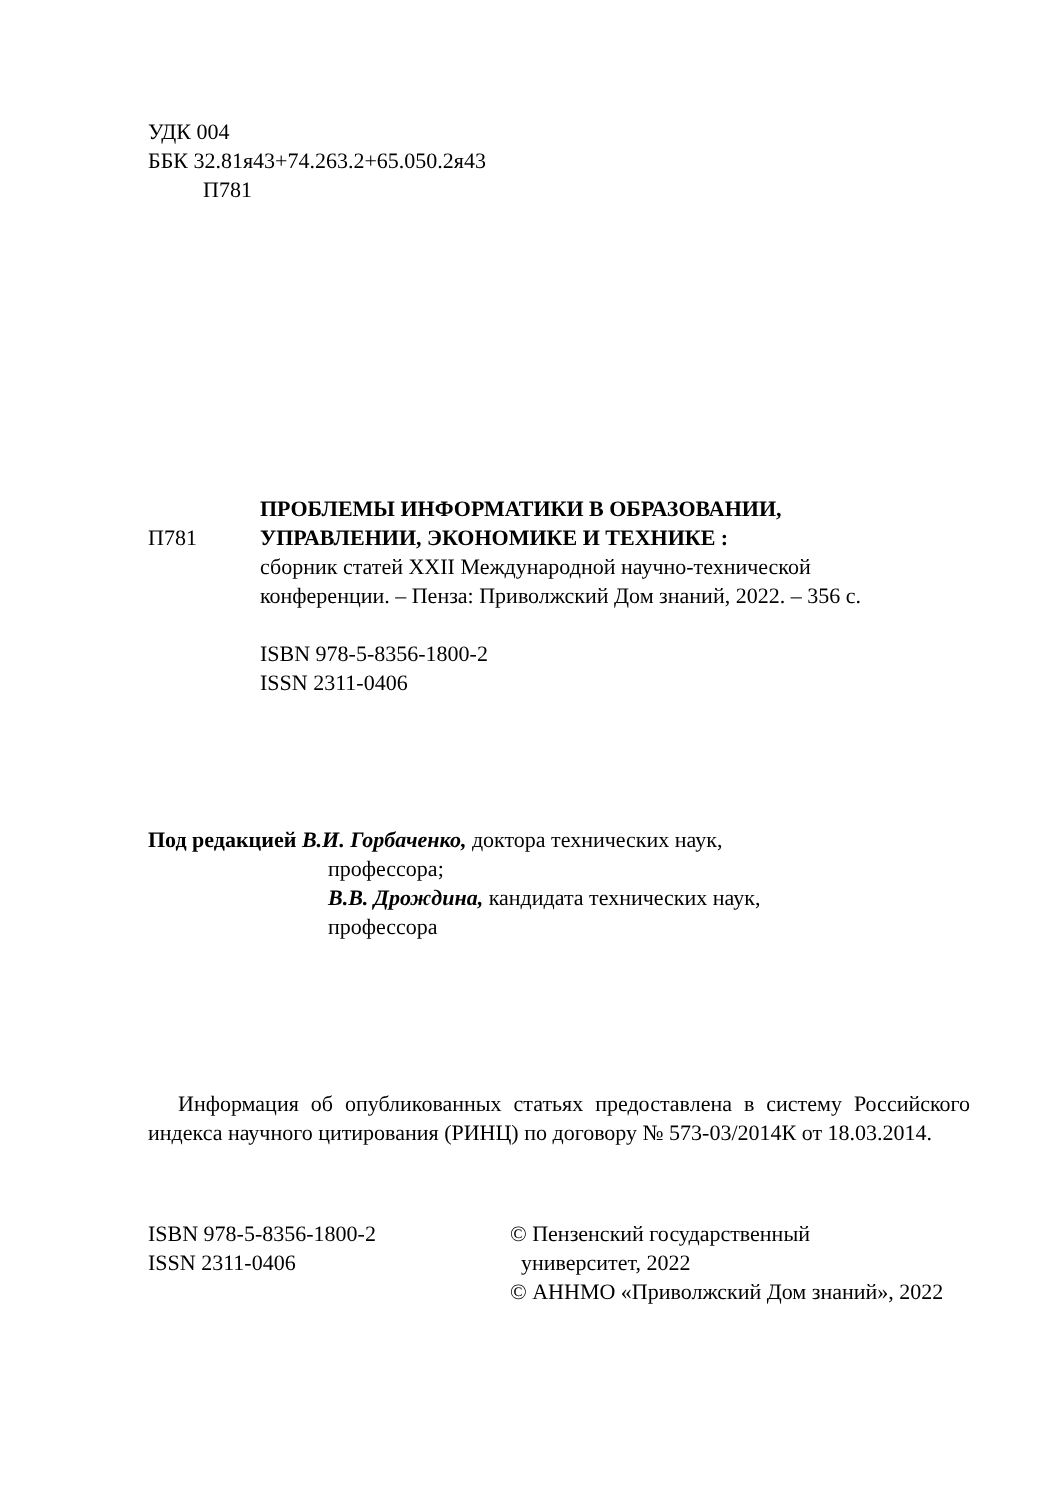УДК 004
ББК 32.81я43+74.263.2+65.050.2я43
П781
П781
ПРОБЛЕМЫ ИНФОРМАТИКИ В ОБРАЗОВАНИИ,
УПРАВЛЕНИИ, ЭКОНОМИКЕ И ТЕХНИКЕ :
сборник статей XXII Международной научно-технической
конференции. – Пенза: Приволжский Дом знаний, 2022. – 356 с.
ISBN 978-5-8356-1800-2
ISSN 2311-0406
Под редакцией В.И. Горбаченко, доктора технических наук,
профессора;
В.В. Дрождина, кандидата технических наук,
профессора
Информация об опубликованных статьях предоставлена в систему Российского индекса научного цитирования (РИНЦ) по договору № 573-03/2014К от 18.03.2014.
ISBN 978-5-8356-1800-2
ISSN 2311-0406
© Пензенский государственный
университет, 2022
© АННМО «Приволжский Дом знаний», 2022